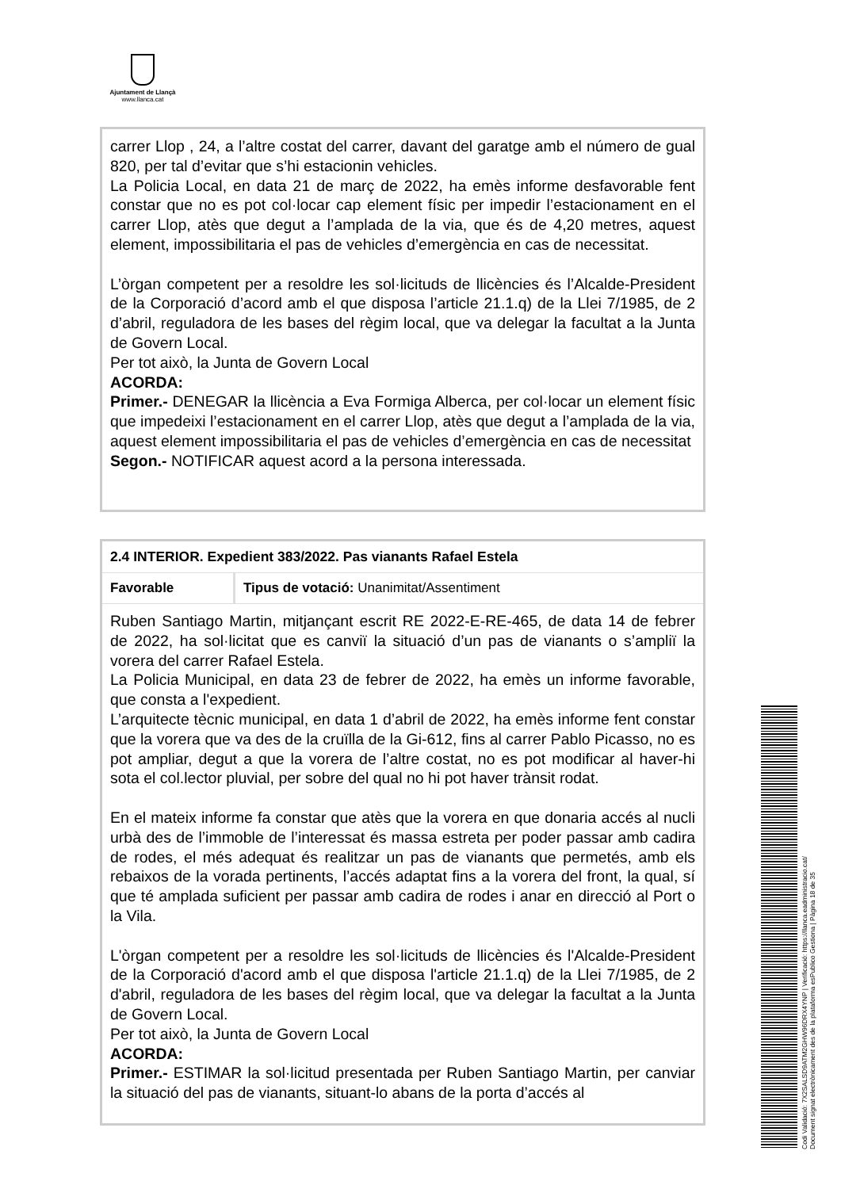Ajuntament de Llançà
www.llanca.cat
carrer Llop , 24, a l’altre costat del carrer, davant del garatge amb el número de gual 820, per tal d’evitar que s’hi estacionin vehicles.
La Policia Local, en data 21 de març de 2022, ha emès informe desfavorable fent constar que no es pot col·locar cap element físic per impedir l’estacionament en el carrer Llop, atès que degut a l’amplada de la via, que és de 4,20 metres, aquest element, impossibilitaria el pas de vehicles d’emergència en cas de necessitat.
L’òrgan competent per a resoldre les sol·licituds de llicències és l’Alcalde-President de la Corporació d’acord amb el que disposa l’article 21.1.q) de la Llei 7/1985, de 2 d’abril, reguladora de les bases del règim local, que va delegar la facultat a la Junta de Govern Local.
Per tot això, la Junta de Govern Local
ACORDA:
Primer.- DENEGAR la llicència a Eva Formiga Alberca, per col·locar un element físic que impedeixi l’estacionament en el carrer Llop, atès que degut a l’amplada de la via, aquest element impossibilitaria el pas de vehicles d’emergència en cas de necessitat
Segon.- NOTIFICAR aquest acord a la persona interessada.
| 2.4 INTERIOR. Expedient 383/2022. Pas vianants Rafael Estela | |
| Favorable | Tipus de votació: Unanimitat/Assentiment |
Ruben Santiago Martin, mitjançant escrit RE 2022-E-RE-465, de data 14 de febrer de 2022, ha sol·licitat que es canviï la situació d’un pas de vianants o s’ampliï la vorera del carrer Rafael Estela.
La Policia Municipal, en data 23 de febrer de 2022, ha emès un informe favorable, que consta a l'expedient.
L’arquitecte tècnic municipal, en data 1 d’abril de 2022, ha emès informe fent constar que la vorera que va des de la cruïlla de la Gi-612, fins al carrer Pablo Picasso, no es pot ampliar, degut a que la vorera de l’altre costat, no es pot modificar al haver-hi sota el col.lector pluvial, per sobre del qual no hi pot haver trànsit rodat.
En el mateix informe fa constar que atès que la vorera en que donaria accés al nucli urbà des de l’immoble de l’interessat és massa estreta per poder passar amb cadira de rodes, el més adequat és realitzar un pas de vianants que permetés, amb els rebaixos de la vorada pertinents, l’accés adaptat fins a la vorera del front, la qual, sí que té amplada suficient per passar amb cadira de rodes i anar en direcció al Port o la Vila.
L'òrgan competent per a resoldre les sol·licituds de llicències és l'Alcalde-President de la Corporació d'acord amb el que disposa l'article 21.1.q) de la Llei 7/1985, de 2 d'abril, reguladora de les bases del règim local, que va delegar la facultat a la Junta de Govern Local.
Per tot això, la Junta de Govern Local
ACORDA:
Primer.- ESTIMAR la sol·licitud presentada per Ruben Santiago Martin, per canviar la situació del pas de vianants, situant-lo abans de la porta d’accés al
Codi Validació: 7X2SALSD9ATM2GHW96DRX4YNP | Verificació: https://llanca.eadministracio.cat/
Document signat electrònicament des de la plataforma esPublico Gestiona | Pàgina 18 de 35